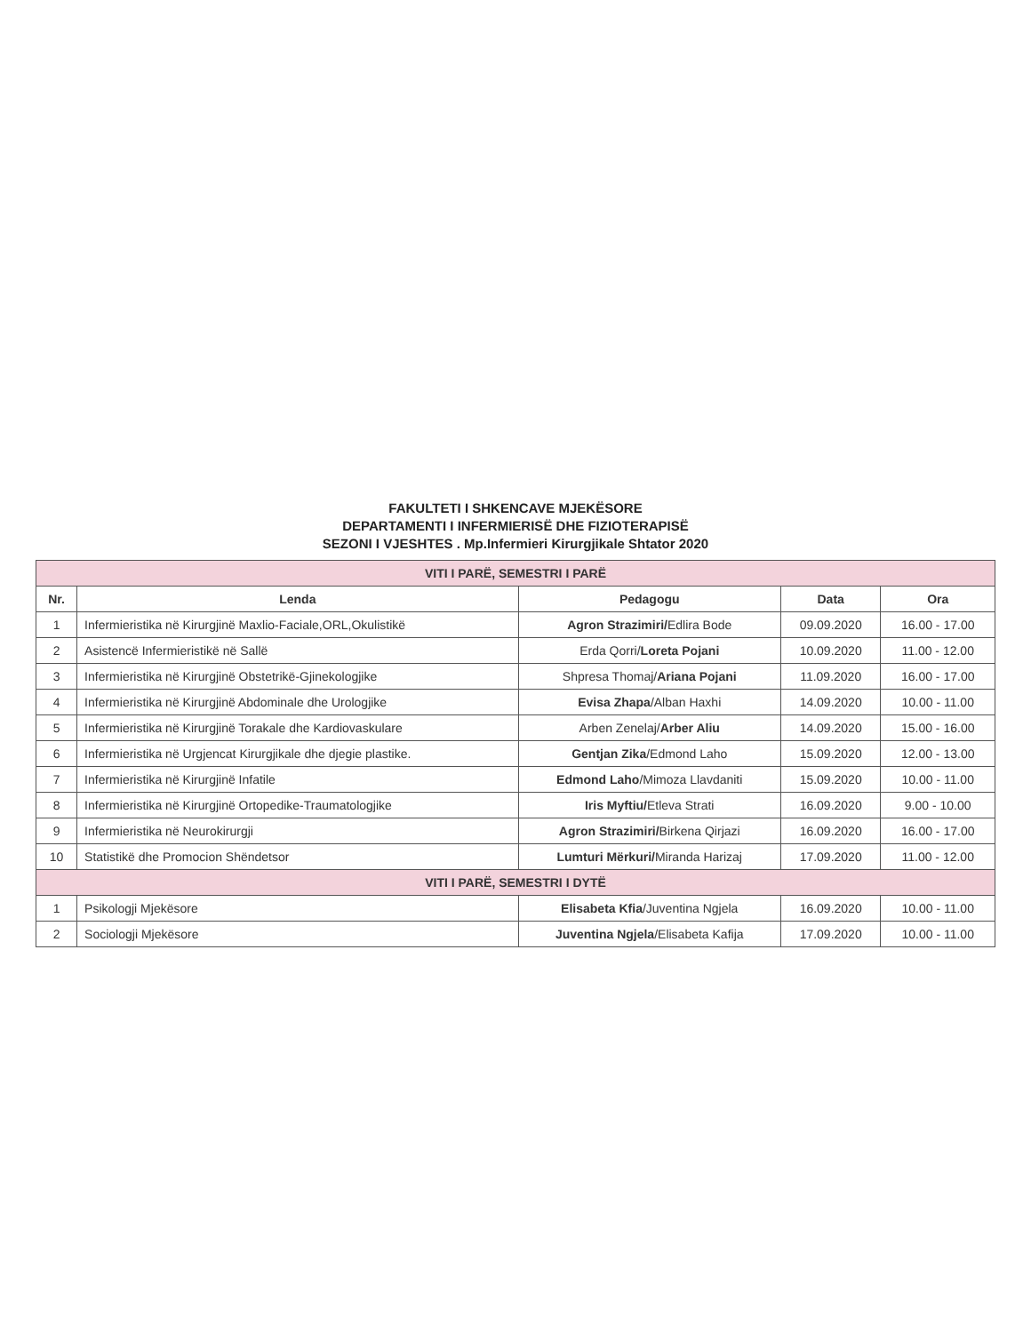FAKULTETI I SHKENCAVE MJEKËSORE
DEPARTAMENTI I INFERMIERISË DHE FIZIOTERAPISË
SEZONI I VJESHTES . Mp.Infermieri Kirurgjikale Shtator 2020
| VITI I PARË, SEMESTRI I PARË | | | | |
| Nr. | Lenda | Pedagogu | Data | Ora |
| 1 | Infermieristika në Kirurgjinë Maxlio-Faciale,ORL,Okulistikë | Agron Strazimiri/ Edlira Bode | 09.09.2020 | 16.00 - 17.00 |
| 2 | Asistencë Infermieristikë në Sallë | Erda Qorri/ Loreta Pojani | 10.09.2020 | 11.00 - 12.00 |
| 3 | Infermieristika në Kirurgjinë Obstetrikë-Gjinekologjike | Shpresa Thomaj/ Ariana Pojani | 11.09.2020 | 16.00 - 17.00 |
| 4 | Infermieristika në Kirurgjinë Abdominale dhe Urologjike | Evisa Zhapa /Alban Haxhi | 14.09.2020 | 10.00 - 11.00 |
| 5 | Infermieristika në Kirurgjinë Torakale dhe Kardiovaskulare | Arben Zenelaj/ Arber Aliu | 14.09.2020 | 15.00 - 16.00 |
| 6 | Infermieristika në Urgjencat Kirurgjikale dhe djegie plastike. | Gentjan Zika /Edmond Laho | 15.09.2020 | 12.00 - 13.00 |
| 7 | Infermieristika në Kirurgjinë Infatile | Edmond Laho /Mimoza Llavdaniti | 15.09.2020 | 10.00 - 11.00 |
| 8 | Infermieristika në Kirurgjinë Ortopedike-Traumatologjike | Iris Myftiu/ Etleva Strati | 16.09.2020 | 9.00 - 10.00 |
| 9 | Infermieristika në Neurokirurgji | Agron Strazimiri/ Birkena Qirjazi | 16.09.2020 | 16.00 - 17.00 |
| 10 | Statistikë dhe Promocion Shëndetsor | Lumturi Mërkuri/ Miranda Harizaj | 17.09.2020 | 11.00 - 12.00 |
| VITI I PARË, SEMESTRI I DYTË | | | | |
| 1 | Psikologji Mjekësore | Elisabeta Kfia /Juventina Ngjela | 16.09.2020 | 10.00 - 11.00 |
| 2 | Sociologji Mjekësore | Juventina Ngjela /Elisabeta Kafija | 17.09.2020 | 10.00 - 11.00 |